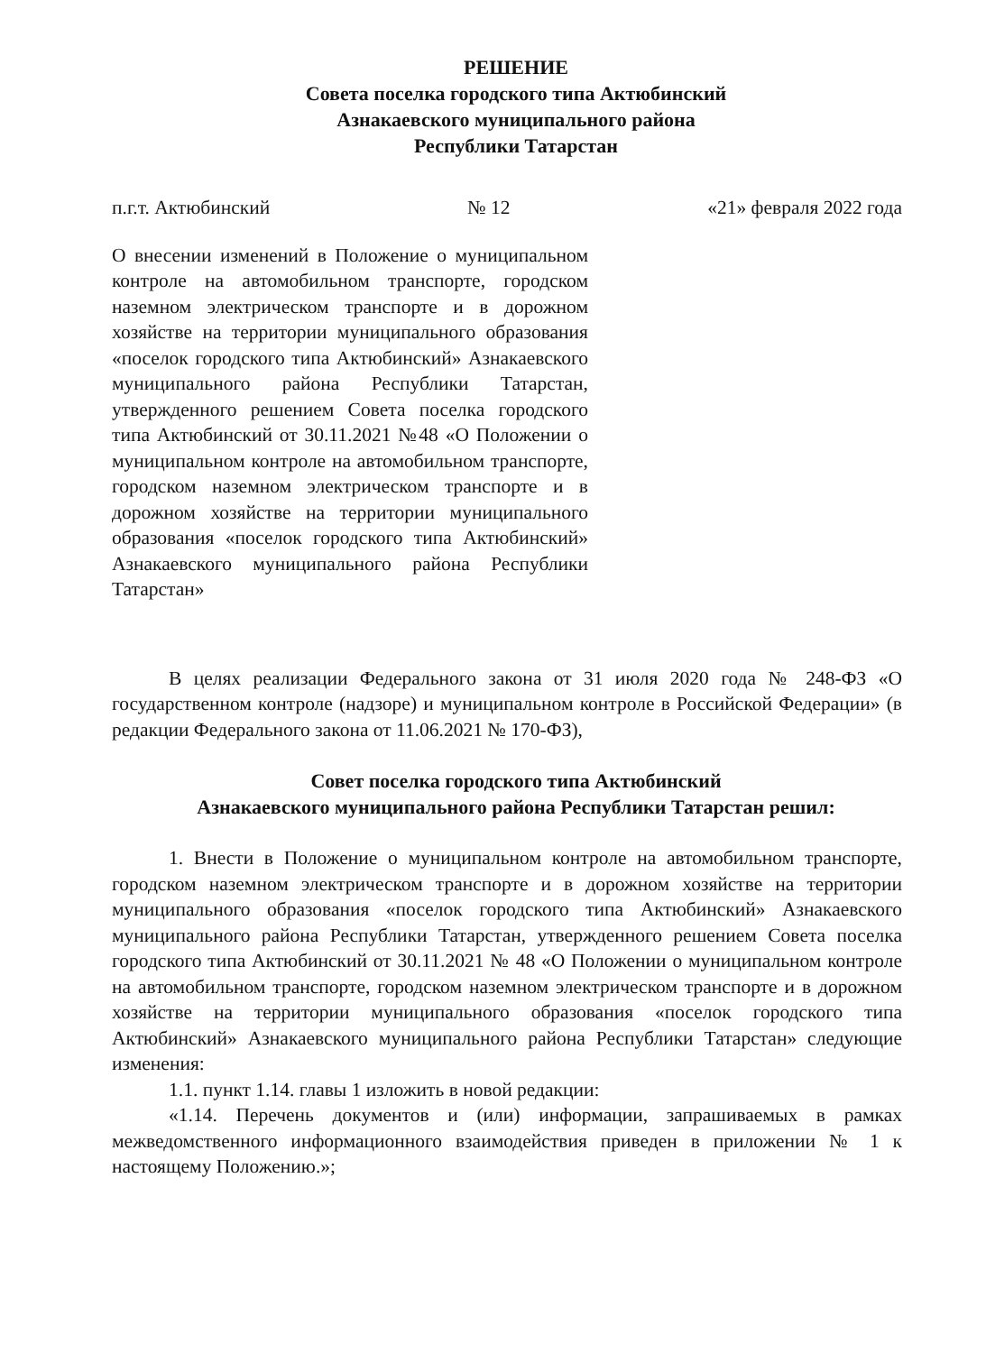РЕШЕНИЕ
Совета поселка городского типа Актюбинский
Азнакаевского муниципального района
Республики Татарстан
п.г.т. Актюбинский № 12 «21» февраля 2022 года
О внесении изменений в Положение о муниципальном контроле на автомобильном транспорте, городском наземном электрическом транспорте и в дорожном хозяйстве на территории муниципального образования «поселок городского типа Актюбинский» Азнакаевского муниципального района Республики Татарстан, утвержденного решением Совета поселка городского типа Актюбинский от 30.11.2021 №48 «О Положении о муниципальном контроле на автомобильном транспорте, городском наземном электрическом транспорте и в дорожном хозяйстве на территории муниципального образования «поселок городского типа Актюбинский» Азнакаевского муниципального района Республики Татарстан»
В целях реализации Федерального закона от 31 июля 2020 года № 248-ФЗ «О государственном контроле (надзоре) и муниципальном контроле в Российской Федерации» (в редакции Федерального закона от 11.06.2021 № 170-ФЗ),
Совет поселка городского типа Актюбинский
Азнакаевского муниципального района Республики Татарстан решил:
1. Внести в Положение о муниципальном контроле на автомобильном транспорте, городском наземном электрическом транспорте и в дорожном хозяйстве на территории муниципального образования «поселок городского типа Актюбинский» Азнакаевского муниципального района Республики Татарстан, утвержденного решением Совета поселка городского типа Актюбинский от 30.11.2021 № 48 «О Положении о муниципальном контроле на автомобильном транспорте, городском наземном электрическом транспорте и в дорожном хозяйстве на территории муниципального образования «поселок городского типа Актюбинский» Азнакаевского муниципального района Республики Татарстан» следующие изменения:
1.1. пункт 1.14. главы 1 изложить в новой редакции:
«1.14. Перечень документов и (или) информации, запрашиваемых в рамках межведомственного информационного взаимодействия приведен в приложении № 1 к настоящему Положению.»;